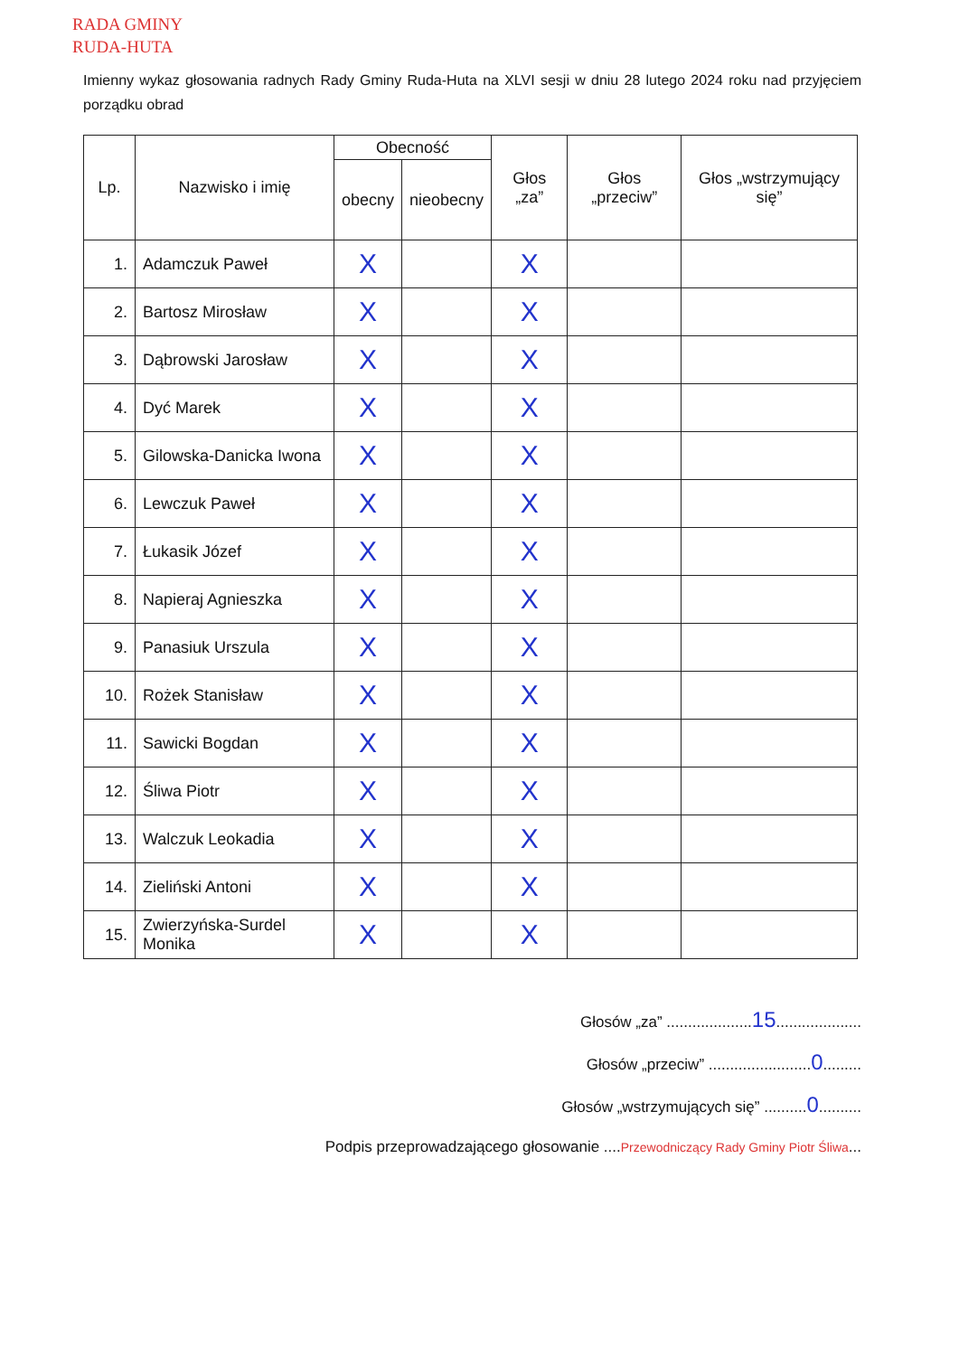RADA GMINY
RUDA-HUTA
Imienny wykaz głosowania radnych Rady Gminy Ruda-Huta na XLVI sesji w dniu 28 lutego 2024 roku nad przyjęciem porządku obrad
| Lp. | Nazwisko i imię | Obecność | | Głos „za” | Głos „przeciw” | Głos „wstrzymujący się” |
| --- | --- | --- | --- | --- | --- | --- |
| | | obecny | nieobecny | | | |
| 1. | Adamczuk Paweł | X | | X | | |
| 2. | Bartosz Mirosław | X | | X | | |
| 3. | Dąbrowski Jarosław | X | | X | | |
| 4. | Dyć Marek | X | | X | | |
| 5. | Gilowska-Danicka Iwona | X | | X | | |
| 6. | Lewczuk Paweł | X | | X | | |
| 7. | Łukasik Józef | X | | X | | |
| 8. | Napieraj Agnieszka | X | | X | | |
| 9. | Panasiuk Urszula | X | | X | | |
| 10. | Rożek Stanisław | X | | X | | |
| 11. | Sawicki Bogdan | X | | X | | |
| 12. | Śliwa Piotr | X | | X | | |
| 13. | Walczuk Leokadia | X | | X | | |
| 14. | Zieliński Antoni | X | | X | | |
| 15. | Zwierzyńska-Surdel Monika | X | | X | | |
Głosów „za” ....................15....................
Głosów „przeciw” ........................0.........
Głosów „wstrzymujących się” ..........0..........
Podpis przeprowadzającego głosowanie ....Przewodniczący Rady Gminy Piotr Śliwa...